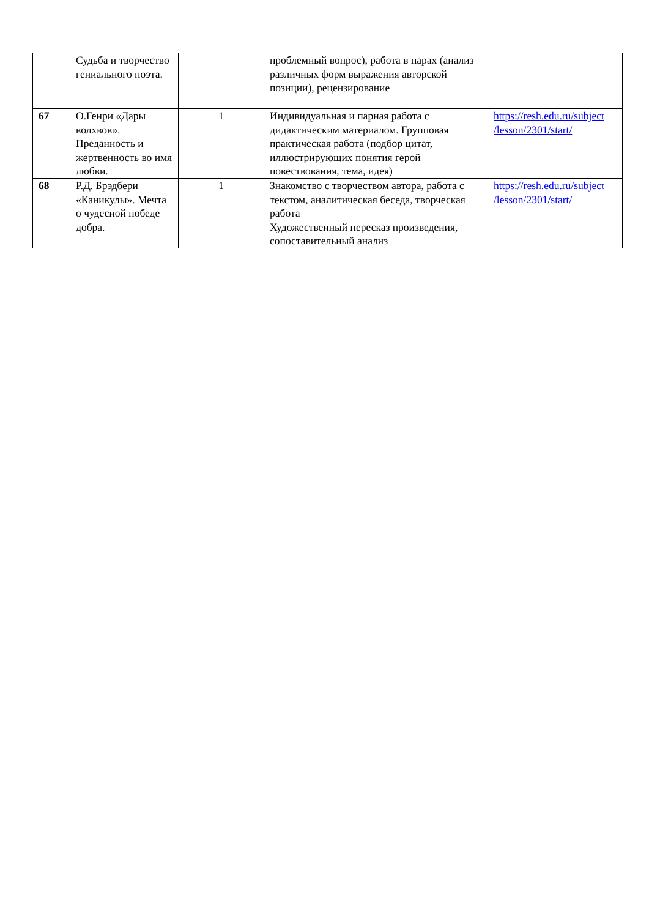| | Судьба и творчество гениального поэта. | | проблемный вопрос), работа в парах (анализ различных форм выражения авторской позиции), рецензирование | |
| 67 | О.Генри «Дары волхвов». Преданность и жертвенность во имя любви. | 1 | Индивидуальная и парная работа с дидактическим материалом. Групповая практическая работа (подбор цитат, иллюстрирующих понятия герой повествования, тема, идея) | https://resh.edu.ru/subject /lesson/2301/start/ |
| 68 | Р.Д. Брэдбери «Каникулы». Мечта о чудесной победе добра. | 1 | Знакомство с творчеством автора, работа с текстом, аналитическая беседа, творческая работа Художественный пересказ произведения, сопоставительный анализ | https://resh.edu.ru/subject /lesson/2301/start/ |